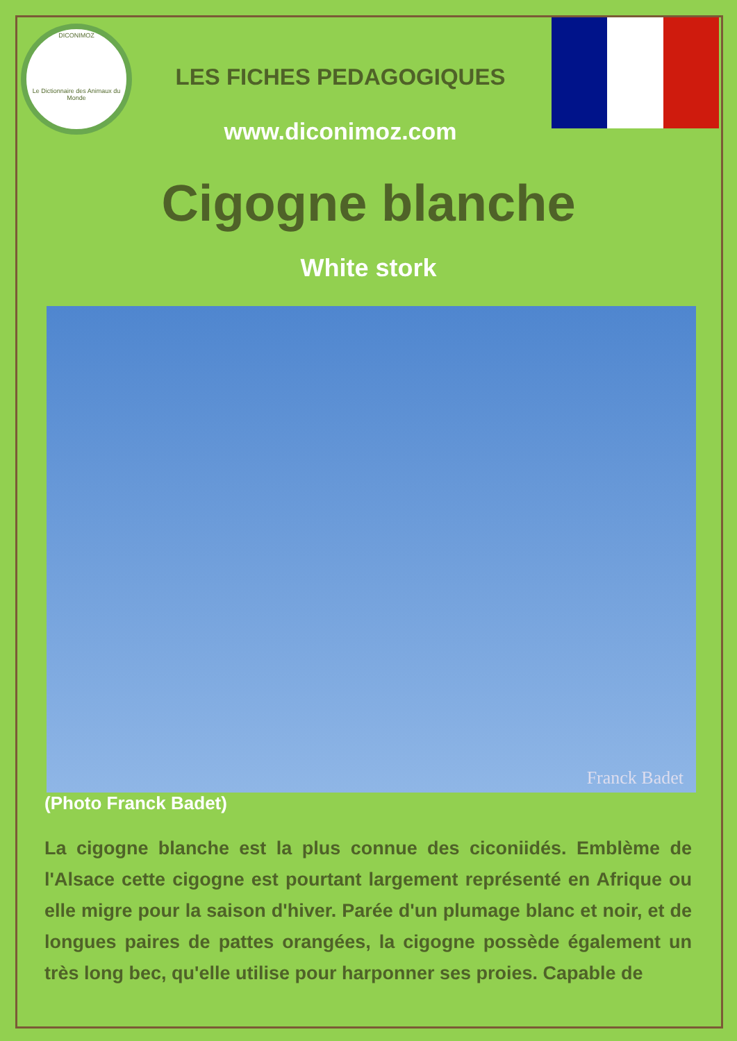DICONIMOZ
Le Dictionnaire des Animaux du Monde
LES FICHES PEDAGOGIQUES
www.diconimoz.com
Cigogne blanche
White stork
Franck Badet
(Photo Franck Badet)
La cigogne blanche est la plus connue des ciconiidés. Emblème de l'Alsace cette cigogne est pourtant largement représenté en Afrique ou elle migre pour la saison d'hiver. Parée d'un plumage blanc et noir, et de longues paires de pattes orangées, la cigogne possède également un très long bec, qu'elle utilise pour harponner ses proies. Capable de